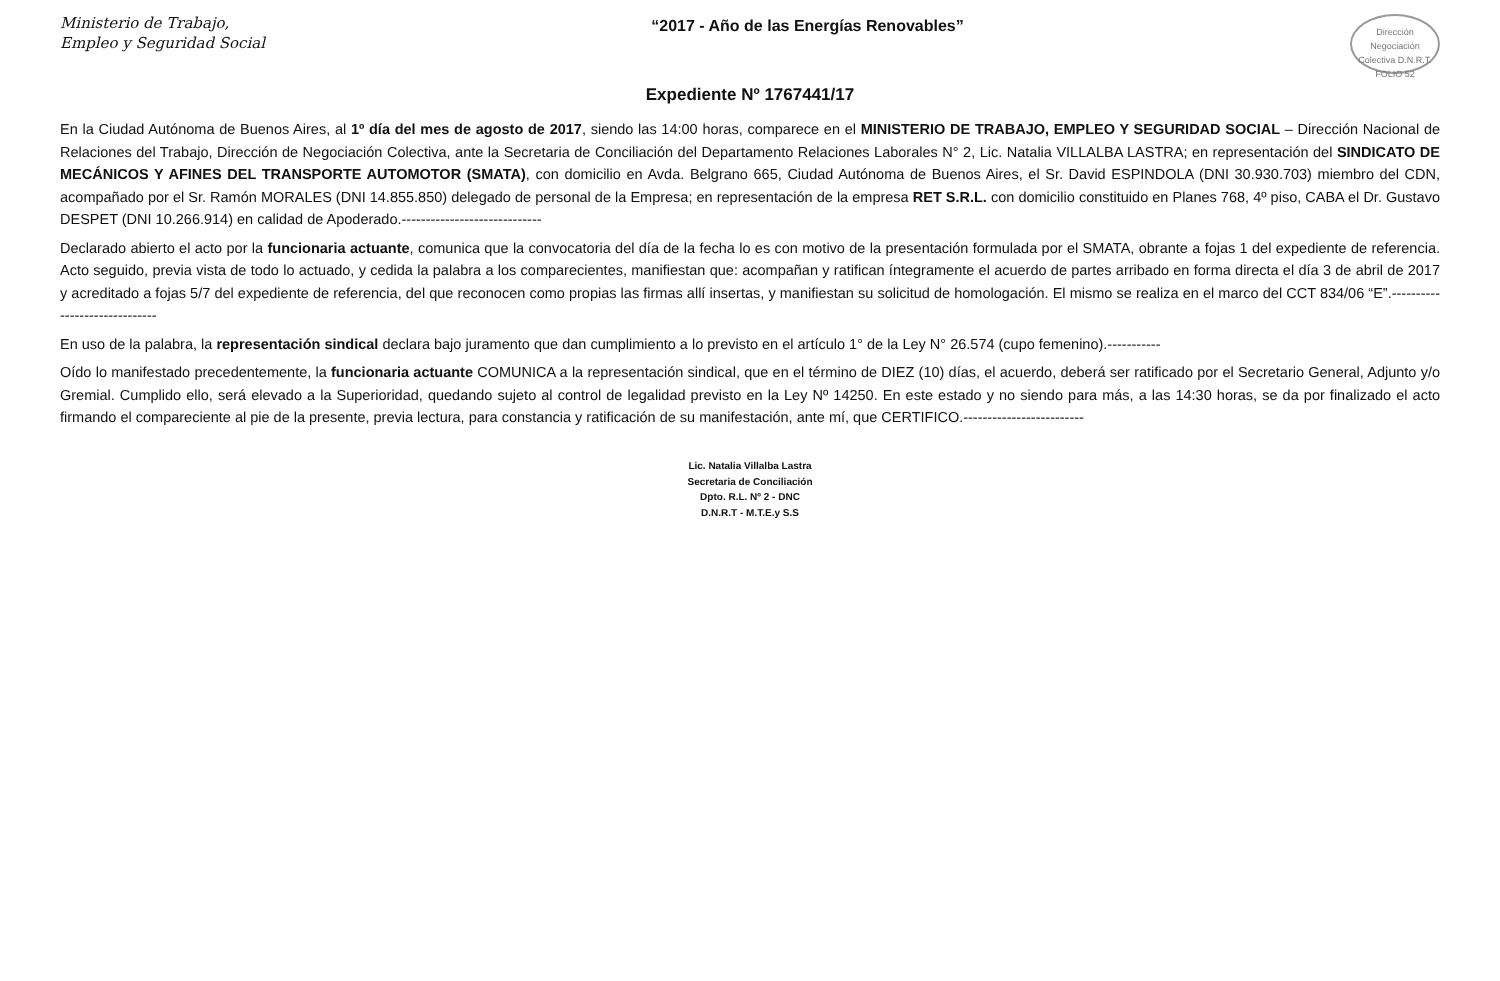Ministerio de Trabajo,
Empleo y Seguridad Social
“2017 - Año de las Energías Renovables”
Dirección Negociación Colectiva D.N.R.T.
FOLIO 52
Expediente Nº 1767441/17
En la Ciudad Autónoma de Buenos Aires, al 1º día del mes de agosto de 2017, siendo las 14:00 horas, comparece en el MINISTERIO DE TRABAJO, EMPLEO Y SEGURIDAD SOCIAL – Dirección Nacional de Relaciones del Trabajo, Dirección de Negociación Colectiva, ante la Secretaria de Conciliación del Departamento Relaciones Laborales N° 2, Lic. Natalia VILLALBA LASTRA; en representación del SINDICATO DE MECÁNICOS Y AFINES DEL TRANSPORTE AUTOMOTOR (SMATA), con domicilio en Avda. Belgrano 665, Ciudad Autónoma de Buenos Aires, el Sr. David ESPINDOLA (DNI 30.930.703) miembro del CDN, acompañado por el Sr. Ramón MORALES (DNI 14.855.850) delegado de personal de la Empresa; en representación de la empresa RET S.R.L. con domicilio constituido en Planes 768, 4º piso, CABA el Dr. Gustavo DESPET (DNI 10.266.914) en calidad de Apoderado.-----------------------------
Declarado abierto el acto por la funcionaria actuante, comunica que la convocatoria del día de la fecha lo es con motivo de la presentación formulada por el SMATA, obrante a fojas 1 del expediente de referencia. Acto seguido, previa vista de todo lo actuado, y cedida la palabra a los comparecientes, manifiestan que: acompañan y ratifican íntegramente el acuerdo de partes arribado en forma directa el día 3 de abril de 2017 y acreditado a fojas 5/7 del expediente de referencia, del que reconocen como propias las firmas allí insertas, y manifiestan su solicitud de homologación. El mismo se realiza en el marco del CCT 834/06 “E”.------------------------------
En uso de la palabra, la representación sindical declara bajo juramento que dan cumplimiento a lo previsto en el artículo 1° de la Ley N° 26.574 (cupo femenino).-----------
Oído lo manifestado precedentemente, la funcionaria actuante COMUNICA a la representación sindical, que en el término de DIEZ (10) días, el acuerdo, deberá ser ratificado por el Secretario General, Adjunto y/o Gremial. Cumplido ello, será elevado a la Superioridad, quedando sujeto al control de legalidad previsto en la Ley Nº 14250. En este estado y no siendo para más, a las 14:30 horas, se da por finalizado el acto firmando el compareciente al pie de la presente, previa lectura, para constancia y ratificación de su manifestación, ante mí, que CERTIFICO.-------------------------
Lic. Natalia Villalba Lastra
Secretaria de Conciliación
Dpto. R.L. Nº 2 - DNC
D.N.R.T - M.T.E.y S.S